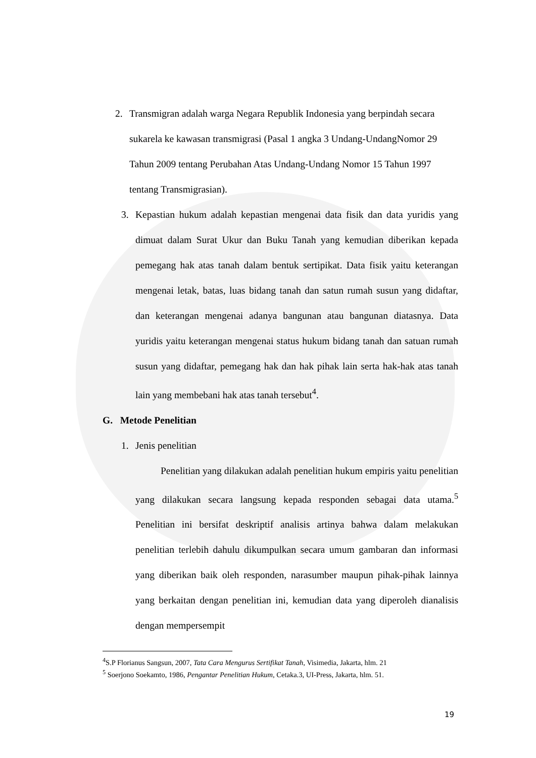2.
Transmigran adalah warga Negara Republik Indonesia yang berpindah secara sukarela ke kawasan transmigrasi (Pasal 1 angka 3 Undang-UndangNomor 29 Tahun 2009 tentang Perubahan Atas Undang-Undang Nomor 15 Tahun 1997 tentang Transmigrasian).
3.
Kepastian hukum adalah kepastian mengenai data fisik dan data yuridis yang dimuat dalam Surat Ukur dan Buku Tanah yang kemudian diberikan kepada pemegang hak atas tanah dalam bentuk sertipikat. Data fisik yaitu keterangan mengenai letak, batas, luas bidang tanah dan satun rumah susun yang didaftar, dan keterangan mengenai adanya bangunan atau bangunan diatasnya. Data yuridis yaitu keterangan mengenai status hukum bidang tanah dan satuan rumah susun yang didaftar, pemegang hak dan hak pihak lain serta hak-hak atas tanah lain yang membebani hak atas tanah tersebut<sup>4</sup>.
G. Metode Penelitian
1. Jenis penelitian
Penelitian yang dilakukan adalah penelitian hukum empiris yaitu penelitian yang dilakukan secara langsung kepada responden sebagai data utama.<sup>5</sup> Penelitian ini bersifat deskriptif analisis artinya bahwa dalam melakukan penelitian terlebih dahulu dikumpulkan secara umum gambaran dan informasi yang diberikan baik oleh responden, narasumber maupun pihak-pihak lainnya yang berkaitan dengan penelitian ini, kemudian data yang diperoleh dianalisis dengan mempersempit
<sup>4</sup> S.P Florianus Sangsun, 2007, Tata Cara Mengurus Sertifikat Tanah, Visimedia, Jakarta, hlm. 21
<sup>5</sup> Soerjono Soekamto, 1986, Pengantar Penelitian Hukum, Cetaka.3, UI-Press, Jakarta, hlm. 51.
19